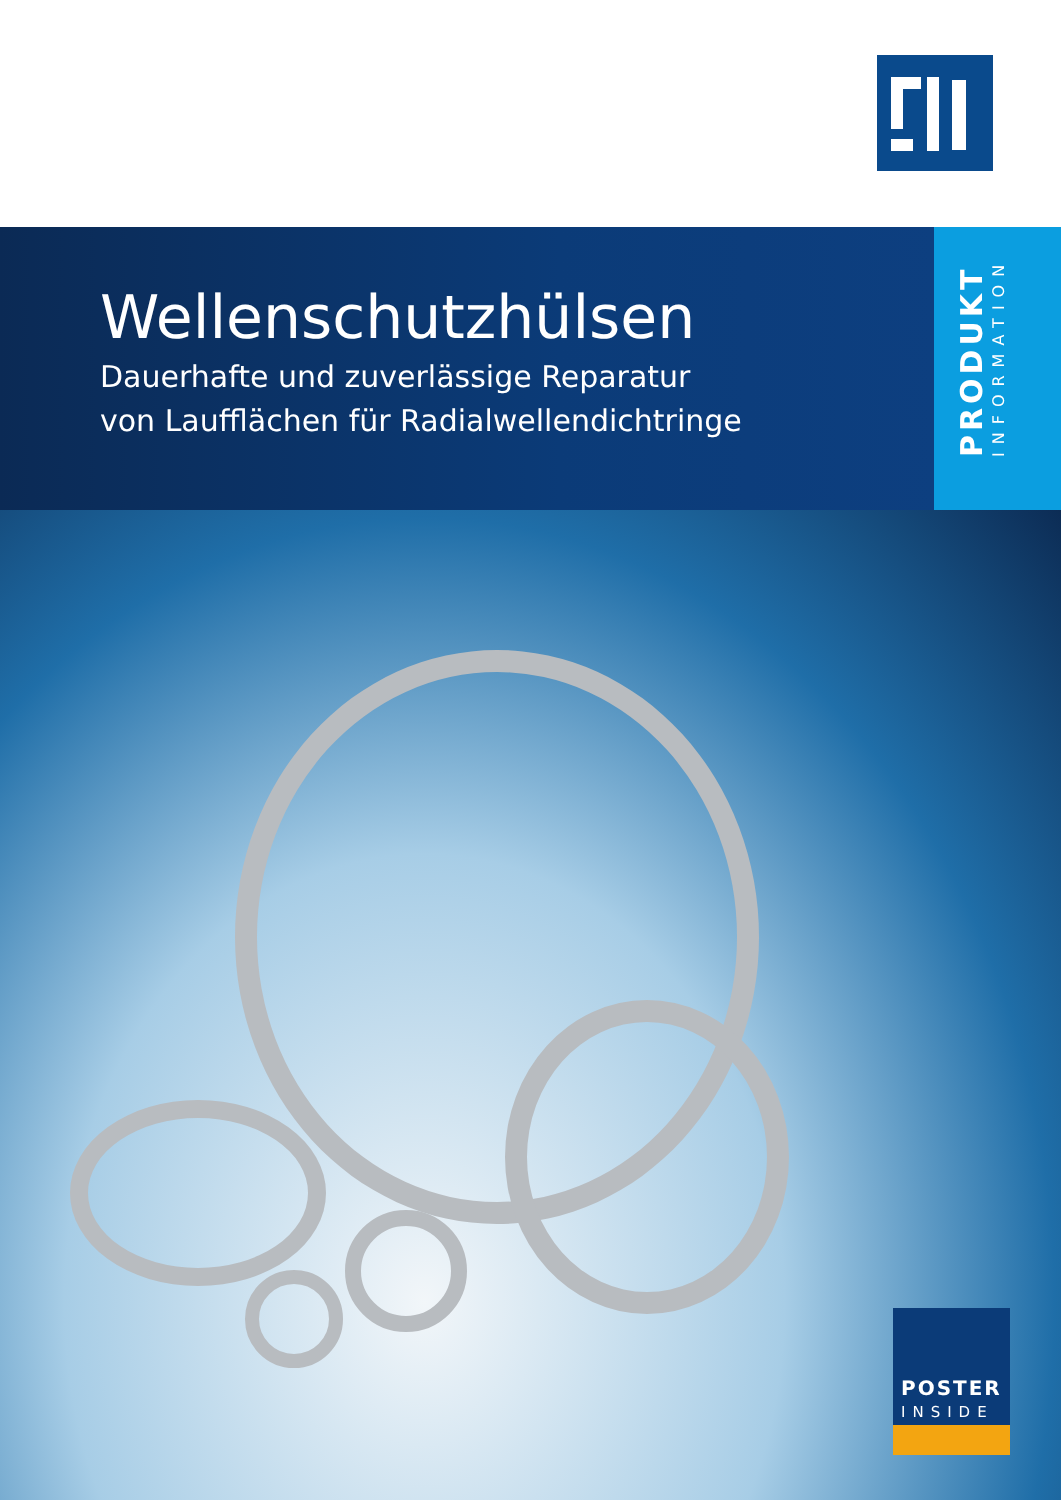Wellenschutzhülsen
Dauerhafte und zuverlässige Reparatur
von Laufflächen für Radialwellendichtringe
PRODUKT
INFORMATION
POSTER
INSIDE